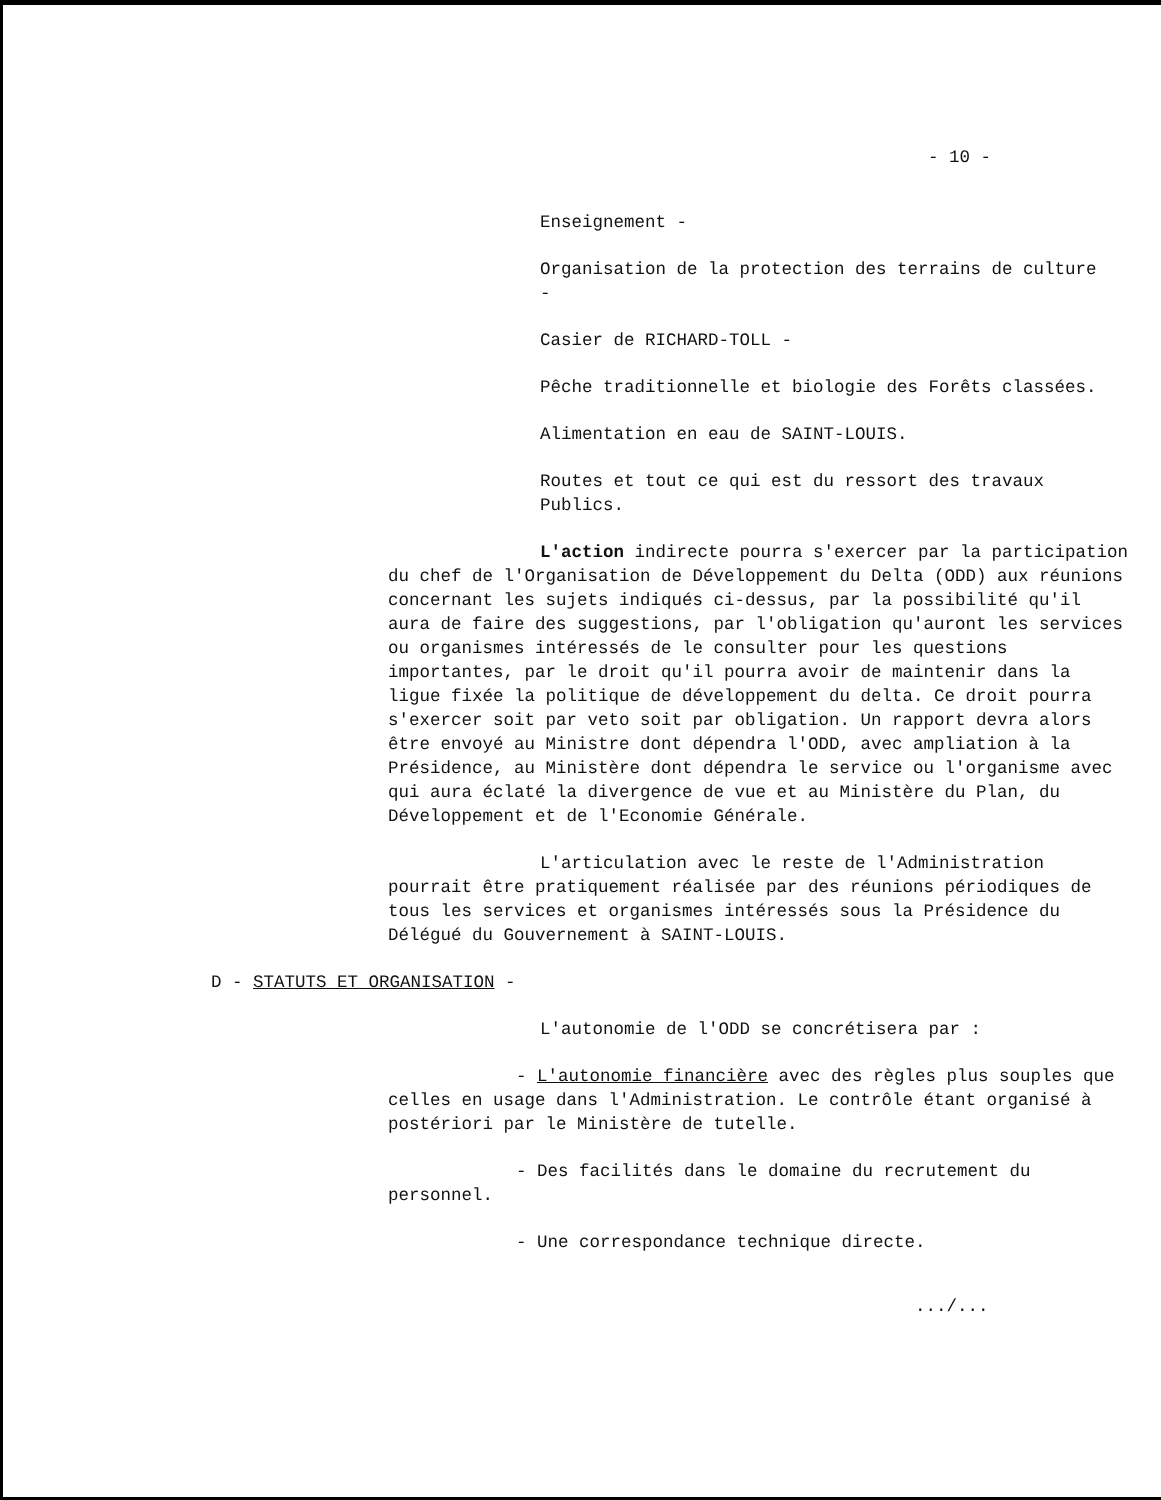- 10 -
Enseignement -
Organisation de la protection des terrains de culture -
Casier de RICHARD-TOLL -
Pêche traditionnelle et biologie des Forêts classées.
Alimentation en eau de SAINT-LOUIS.
Routes et tout ce qui est du ressort des travaux Publics.
L'action indirecte pourra s'exercer par la participation du chef de l'Organisation de Développement du Delta (ODD) aux réunions concernant les sujets indiqués ci-dessus, par la possibilité qu'il aura de faire des suggestions, par l'obligation qu'auront les services ou organismes intéressés de le consulter pour les questions importantes, par le droit qu'il pourra avoir de maintenir dans la ligue fixée la politique de développement du delta. Ce droit pourra s'exercer soit par veto soit par obligation. Un rapport devra alors être envoyé au Ministre dont dépendra l'ODD, avec ampliation à la Présidence, au Ministère dont dépendra le service ou l'organisme avec qui aura éclaté la divergence de vue et au Ministère du Plan, du Développement et de l'Economie Générale.
L'articulation avec le reste de l'Administration pourrait être pratiquement réalisée par des réunions périodiques de tous les services et organismes intéressés sous la Présidence du Délégué du Gouvernement à SAINT-LOUIS.
D - STATUTS ET ORGANISATION -
L'autonomie de l'ODD se concrétisera par :
- L'autonomie financière avec des règles plus souples que celles en usage dans l'Administration. Le contrôle étant organisé à postériori par le Ministère de tutelle.
- Des facilités dans le domaine du recrutement du personnel.
- Une correspondance technique directe.
.../...